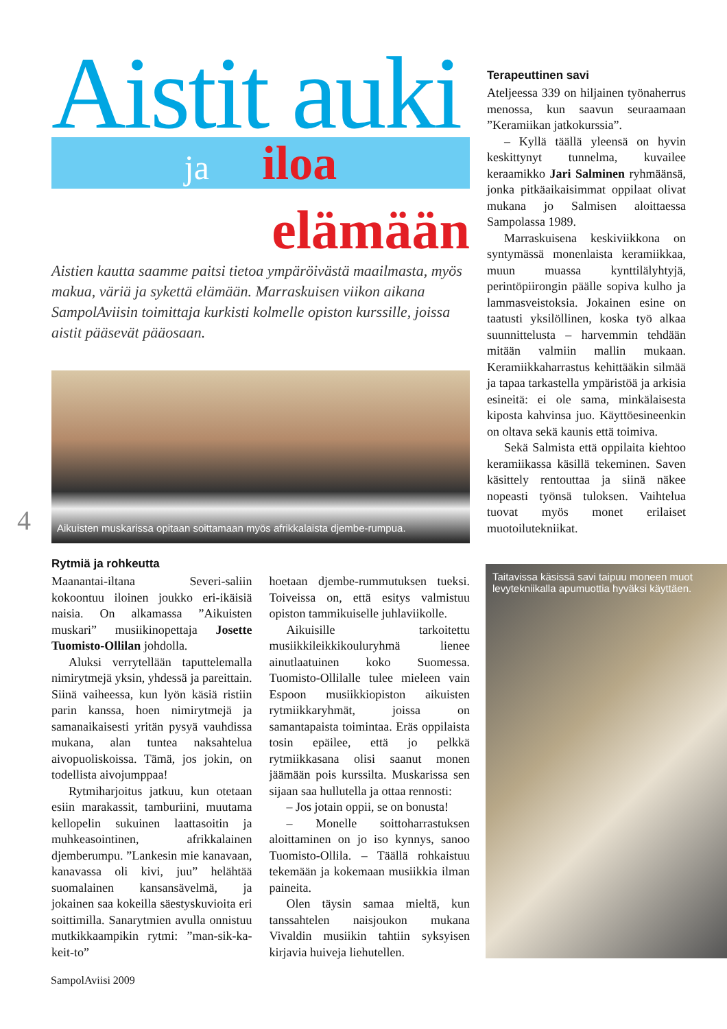Aistit auki
ja iloa
elämään
Aistien kautta saamme paitsi tietoa ympäröivästä maailmasta, myös makua, väriä ja sykettä elämään. Marraskuisen viikon aikana SampolAviisin toimittaja kurkisti kolmelle opiston kurssille, joissa aistit pääsevät pääosaan.
Aikuisten muskarissa opitaan soittamaan myös afrikkalaista djembe-rumpua.
Rytmiä ja rohkeutta
Maanantai-iltana Severi-saliin kokoontuu iloinen joukko eri-ikäisiä naisia. On alkamassa ”Aikuisten muskari” musiikinopettaja Josette Tuomisto-Ollilan johdolla.
Aluksi verrytellään taputtelemalla nimirytmejä yksin, yhdessä ja pareittain. Siinä vaiheessa, kun lyön käsiä ristiin parin kanssa, hoen nimirytmejä ja samanaikaisesti yritän pysyä vauhdissa mukana, alan tuntea naksahtelua aivopuoliskoissa. Tämä, jos jokin, on todellista aivojumppaa!
Rytmiharjoitus jatkuu, kun otetaan esiin marakassit, tamburiini, muutama kellopelin sukuinen laattasoitin ja muhkeasointinen, afrikkalainen djemberumpu. ”Lankesin mie kanavaan, kanavassa oli kivi, juu” helähtää suomalainen kansansävelmä, ja jokainen saa kokeilla säestyskuvioita eri soittimilla. Sanarytmien avulla onnistuu mutkikkaampikin rytmi: ”man-sik-ka-keit-to”
hoetaan djembe-rummutuksen tueksi. Toiveissa on, että esitys valmistuu opiston tammikuiselle juhlaviikolle.
Aikuisille tarkoitettu musiikkileikkikouluryhmä lienee ainutlaatuinen koko Suomessa. Tuomisto-Ollilalle tulee mieleen vain Espoon musiikkiopiston aikuisten rytmiikkaryhmät, joissa on samantapaista toimintaa. Eräs oppilaista tosin epäilee, että jo pelkkä rytmiikkasana olisi saanut monen jäämään pois kurssilta. Muskarissa sen sijaan saa hullutella ja ottaa rennosti:
– Jos jotain oppii, se on bonusta!
– Monelle soittoharrastuksen aloittaminen on jo iso kynnys, sanoo Tuomisto-Ollila. – Täällä rohkaistuu tekemään ja kokemaan musiikkia ilman paineita.
Olen täysin samaa mieltä, kun tanssahtelen naisjoukon mukana Vivaldin musiikin tahtiin syksyisen kirjavia huiveja liehutellen.
Terapeuttinen savi
Ateljeessa 339 on hiljainen työnaherrus menossa, kun saavun seuraamaan ”Keramiikan jatkokurssia”.
– Kyllä täällä yleensä on hyvin keskittynyt tunnelma, kuvailee keraamikko Jari Salminen ryhmäänsä, jonka pitkäaikaisimmat oppilaat olivat mukana jo Salmisen aloittaessa Sampolassa 1989.
Marraskuisena keskiviikkona on syntymässä monenlaista keramiikkaa, muun muassa kynttilälyhtyjä, perintöpiirongin päälle sopiva kulho ja lammasveistoksia. Jokainen esine on taatusti yksilöllinen, koska työ alkaa suunnittelusta – harvemmin tehdään mitään valmiin mallin mukaan. Keramiikkaharrastus kehittääkin silmää ja tapaa tarkastella ympäristöä ja arkisia esineitä: ei ole sama, minkälaisesta kiposta kahvinsa juo. Käyttöesineenkin on oltava sekä kaunis että toimiva.
Sekä Salmista että oppilaita kiehtoo keramiikassa käsillä tekeminen. Saven käsittely rentouttaa ja siinä näkee nopeasti työnsä tuloksen. Vaihtelua tuovat myös monet erilaiset muotoilutekniikat.
4
Taitavissa käsissä savi taipuu moneen muot
levytekniikalla apumuottia hyväksi käyttäen.
SampolAviisi 2009